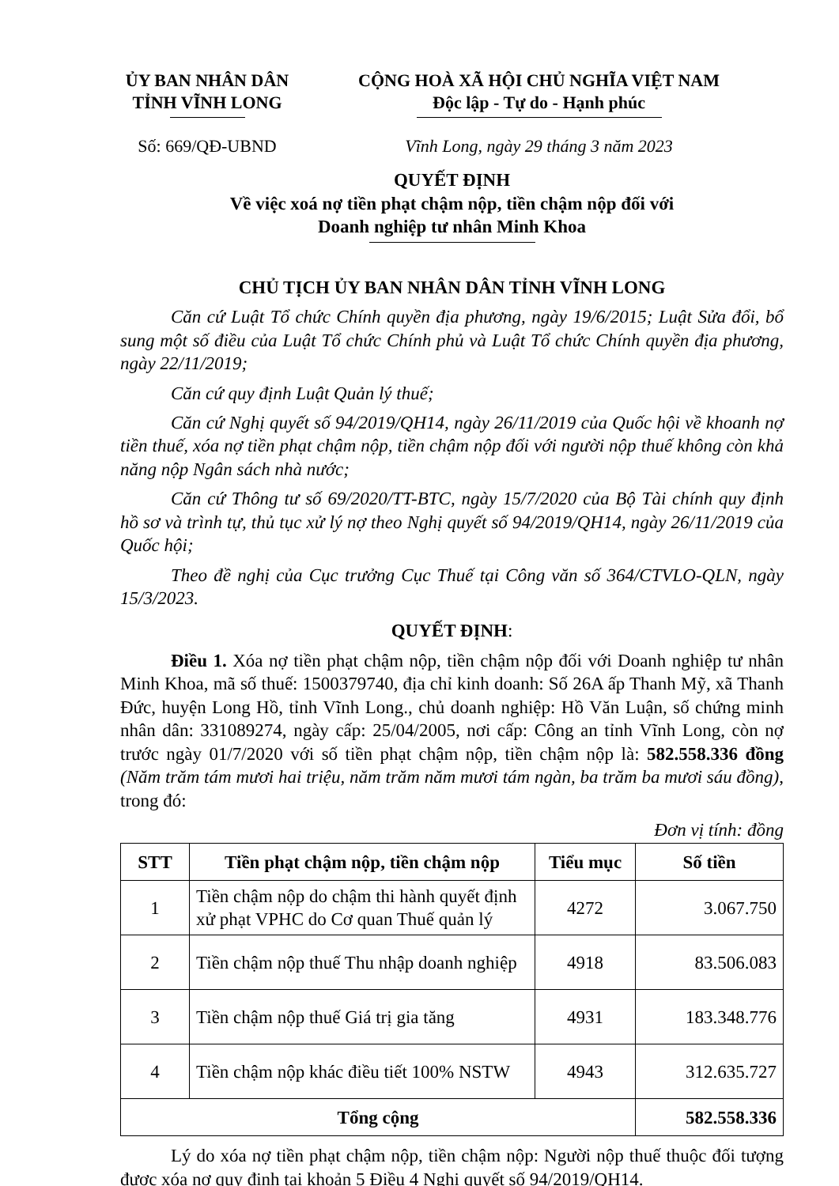ỦY BAN NHÂN DÂN
TỈNH VĨNH LONG
CỘNG HOÀ XÃ HỘI CHỦ NGHĨA VIỆT NAM
Độc lập - Tự do - Hạnh phúc
Số: 669/QĐ-UBND Vĩnh Long, ngày 29 tháng 3 năm 2023
QUYẾT ĐỊNH
Về việc xoá nợ tiền phạt chậm nộp, tiền chậm nộp đối với
Doanh nghiệp tư nhân Minh Khoa
CHỦ TỊCH ỦY BAN NHÂN DÂN TỈNH VĨNH LONG
Căn cứ Luật Tổ chức Chính quyền địa phương, ngày 19/6/2015; Luật Sửa đổi, bổ sung một số điều của Luật Tổ chức Chính phủ và Luật Tổ chức Chính quyền địa phương, ngày 22/11/2019;
Căn cứ quy định Luật Quản lý thuế;
Căn cứ Nghị quyết số 94/2019/QH14, ngày 26/11/2019 của Quốc hội về khoanh nợ tiền thuế, xóa nợ tiền phạt chậm nộp, tiền chậm nộp đối với người nộp thuế không còn khả năng nộp Ngân sách nhà nước;
Căn cứ Thông tư số 69/2020/TT-BTC, ngày 15/7/2020 của Bộ Tài chính quy định hồ sơ và trình tự, thủ tục xử lý nợ theo Nghị quyết số 94/2019/QH14, ngày 26/11/2019 của Quốc hội;
Theo đề nghị của Cục trưởng Cục Thuế tại Công văn số 364/CTVLO-QLN, ngày 15/3/2023.
QUYẾT ĐỊNH:
Điều 1. Xóa nợ tiền phạt chậm nộp, tiền chậm nộp đối với Doanh nghiệp tư nhân Minh Khoa, mã số thuế: 1500379740, địa chỉ kinh doanh: Số 26A ấp Thanh Mỹ, xã Thanh Đức, huyện Long Hồ, tỉnh Vĩnh Long., chủ doanh nghiệp: Hồ Văn Luận, số chứng minh nhân dân: 331089274, ngày cấp: 25/04/2005, nơi cấp: Công an tỉnh Vĩnh Long, còn nợ trước ngày 01/7/2020 với số tiền phạt chậm nộp, tiền chậm nộp là: 582.558.336 đồng (Năm trăm tám mươi hai triệu, năm trăm năm mươi tám ngàn, ba trăm ba mươi sáu đồng), trong đó:
Đơn vị tính: đồng
| STT | Tiền phạt chậm nộp, tiền chậm nộp | Tiểu mục | Số tiền |
| --- | --- | --- | --- |
| 1 | Tiền chậm nộp do chậm thi hành quyết định xử phạt VPHC do Cơ quan Thuế quản lý | 4272 | 3.067.750 |
| 2 | Tiền chậm nộp thuế Thu nhập doanh nghiệp | 4918 | 83.506.083 |
| 3 | Tiền chậm nộp thuế Giá trị gia tăng | 4931 | 183.348.776 |
| 4 | Tiền chậm nộp khác điều tiết 100% NSTW | 4943 | 312.635.727 |
| Tổng cộng | | | 582.558.336 |
Lý do xóa nợ tiền phạt chậm nộp, tiền chậm nộp: Người nộp thuế thuộc đối tượng được xóa nợ quy định tại khoản 5 Điều 4 Nghị quyết số 94/2019/QH14.